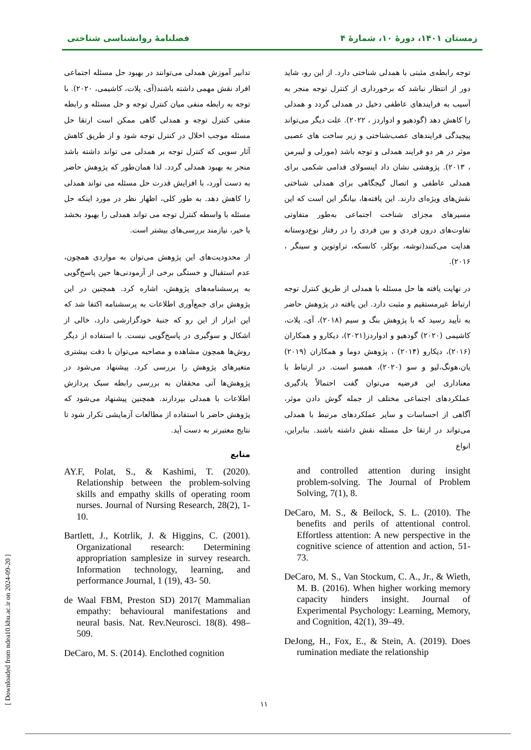زمستان ۱۴۰۱، دورهٔ ۱۰، شمارهٔ ۴ فصلنامهٔ روانشناسی شناختی
توجه رابطه‌ی مثبتی با همدلی شناختی دارد. از این رو، شاید دور از انتظار نباشد که برخورداری از کنترل توجه منجر به آسیب به فرایندهای عاطفی دخیل در همدلی گردد و همدلی را کاهش دهد (گودهیو و ادواردز ، ۲۰۲۲). علت دیگر می‌تواند پیچیدگی فرایندهای عصب‌شناختی و زیر ساخت های عصبی موثر در هر دو فرایند همدلی و توجه باشد (مورلی و لیبرمن ، ۲۰۱۳). پژوهشی نشان داد اینسولای قدامی شکمی برای همدلی عاطفی و اتصال گیجگاهی برای همدلی شناختی نقش‌های ویژه‌ای دارند. این یافته‌ها، بیانگر این است که این مسیرهای مجزای شناخت اجتماعی به‌طور متفاوتی تفاوت‌های درون فردی و بین فردی را در رفتار نوع‌دوستانه هدایت می‌کنند(توشه، بوکلر، کانسکه، تراوتوین و سینگر ، ۲۰۱۶).
در نهایت یافته ها حل مسئله با همدلی از طریق کنترل توجه ارتباط غیرمستقیم و مثبت دارد. این یافته در پژوهش حاضر به تأیید رسید که با پژوهش بنگ و سیم (۲۰۱۸)، آی، پلات، کاشیمی (۲۰۲۰) گودهیو و ادواردز(۲۰۲۱)، دیکارو و همکاران (۲۰۱۶)، دیکارو (۲۰۱۴) ، پژوهش دوما و همکاران (۲۰۱۹) یان،هونگ،لیو و سو (۲۰۲۰)، همسو است. در ارتباط با معناداری این فرضیه می‌توان گفت احتمالاً یادگیری عملکردهای اجتماعی مختلف از جمله گوش دادن موثر، آگاهی از احساسات و سایر عملکردهای مرتبط با همدلی می‌تواند در ارتقا حل مسئله نقش داشته باشند. بنابراین، انواع
and controlled attention during insight problem-solving. The Journal of Problem Solving, 7(1), 8.
DeCaro, M. S., & Beilock, S. L. (2010). The benefits and perils of attentional control. Effortless attention: A new perspective in the cognitive science of attention and action, 51-73.
DeCaro, M. S., Van Stockum, C. A., Jr., & Wieth, M. B. (2016). When higher working memory capacity hinders insight. Journal of Experimental Psychology: Learning, Memory, and Cognition, 42(1), 39–49.
DeJong, H., Fox, E., & Stein, A. (2019). Does rumination mediate the relationship
تدابیر آموزش همدلی می‌توانند در بهبود حل مسئله اجتماعی افراد نقش مهمی داشته باشند(آی، پلات، کاشیمی، ۲۰۲۰). با توجه به رابطه منفی میان کنترل توجه و حل مسئله و رابطه منفی کنترل توجه و همدلی گاهی ممکن است ارتقا حل مسئله موجب اخلال در کنترل توجه شود و از طریق کاهش آثار سویی که کنترل توجه بر همدلی می تواند داشته باشد منجر به بهبود همدلی گردد. لذا همان‌طور که پژوهش حاضر به دست آورد، با افزایش قدرت حل مسئله می تواند همدلی را کاهش دهد. به طور کلی، اظهار نظر در مورد اینکه حل مسئله با واسطه کنترل توجه می تواند همدلی را بهبود بخشد یا خیر، نیازمند بررسی‌های بیشتر است.
از محدودیت‌های این پژوهش می‌توان به مواردی همچون، عدم استقبال و خستگی برخی از آزمودنی‌ها حین پاسخ‌گویی به پرسشنامه‌های پژوهش، اشاره کرد. همچنین در این پژوهش برای جمع‌آوری اطلاعات به پرسشنامه اکتفا شد که این ابزار از این رو که جنبهٔ خودگزارشی دارد، خالی از اشکال و سوگیری در پاسخ‌گویی نیست. با استفاده از دیگر روش‌ها همچون مشاهده و مصاحبه می‌توان با دقت بیشتری متغیرهای پژوهش را بررسی کرد. پیشنهاد می‌شود در پژوهش‌ها آتی محققان به بررسی رابطه سبک پردازش اطلاعات با همدلی بپردازند. همچنین پیشنهاد می‌شود که پژوهش حاضر با استفاده از مطالعات آزمایشی تکرار شود تا نتایج معتبرتر به دست آید.
منابع
AY.F, Polat, S., & Kashimi, T. (2020). Relationship between the problem-solving skills and empathy skills of operating room nurses. Journal of Nursing Research, 28(2), 1-10.
Bartlett, J., Kotrlik, J. & Higgins, C. (2001). Organizational research: Determining appropriation samplesize in survey research. Information technology, learning, and performance Journal, 1 (19), 43- 50.
de Waal FBM, Preston SD) 2017( Mammalian empathy: behavioural manifestations and neural basis. Nat. Rev.Neurosci. 18(8). 498–509.
DeCaro, M. S. (2014). Enclothed cognition
۱۱
[ Downloaded from ndea10.khu.ac.ir on 2024-09-20 ]